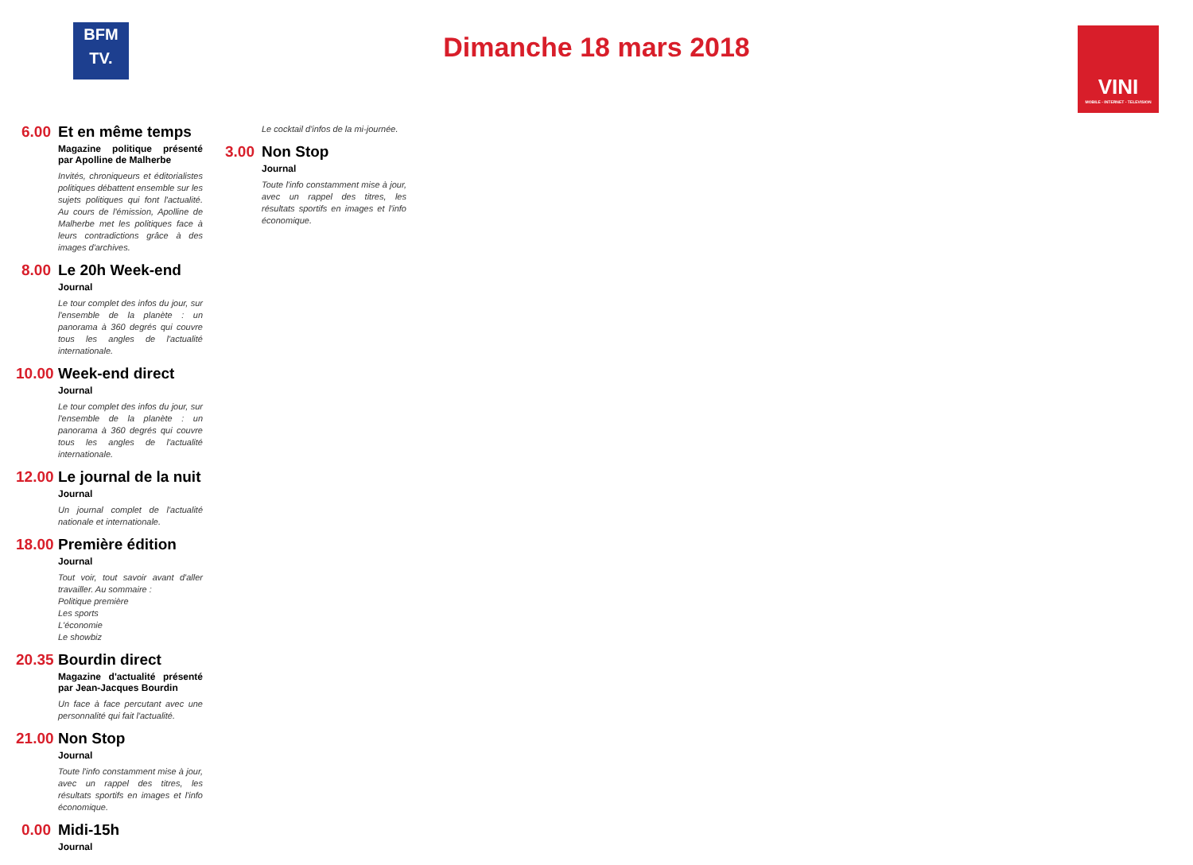BFM
TV.
Dimanche 18 mars 2018
VINI
MOBILE - INTERNET - TELEVISION
6.00
Et en même temps
Magazine politique présenté par Apolline de Malherbe
Invités, chroniqueurs et éditorialistes politiques débattent ensemble sur les sujets politiques qui font l'actualité. Au cours de l'émission, Apolline de Malherbe met les politiques face à leurs contradictions grâce à des images d'archives.
8.00
Le 20h Week-end
Journal
Le tour complet des infos du jour, sur l'ensemble de la planète : un panorama à 360 degrés qui couvre tous les angles de l'actualité internationale.
10.00
Week-end direct
Journal
Le tour complet des infos du jour, sur l'ensemble de la planète : un panorama à 360 degrés qui couvre tous les angles de l'actualité internationale.
12.00
Le journal de la nuit
Journal
Un journal complet de l'actualité nationale et internationale.
18.00
Première édition
Journal
Tout voir, tout savoir avant d'aller travailler. Au sommaire :
Politique première
Les sports
L'économie
Le showbiz
20.35
Bourdin direct
Magazine d'actualité présenté par Jean-Jacques Bourdin
Un face à face percutant avec une personnalité qui fait l'actualité.
21.00
Non Stop
Journal
Toute l'info constamment mise à jour, avec un rappel des titres, les résultats sportifs en images et l'info économique.
0.00
Midi-15h
Journal
Le cocktail d'infos de la mi-journée.
3.00
Non Stop
Journal
Toute l'info constamment mise à jour, avec un rappel des titres, les résultats sportifs en images et l'info économique.